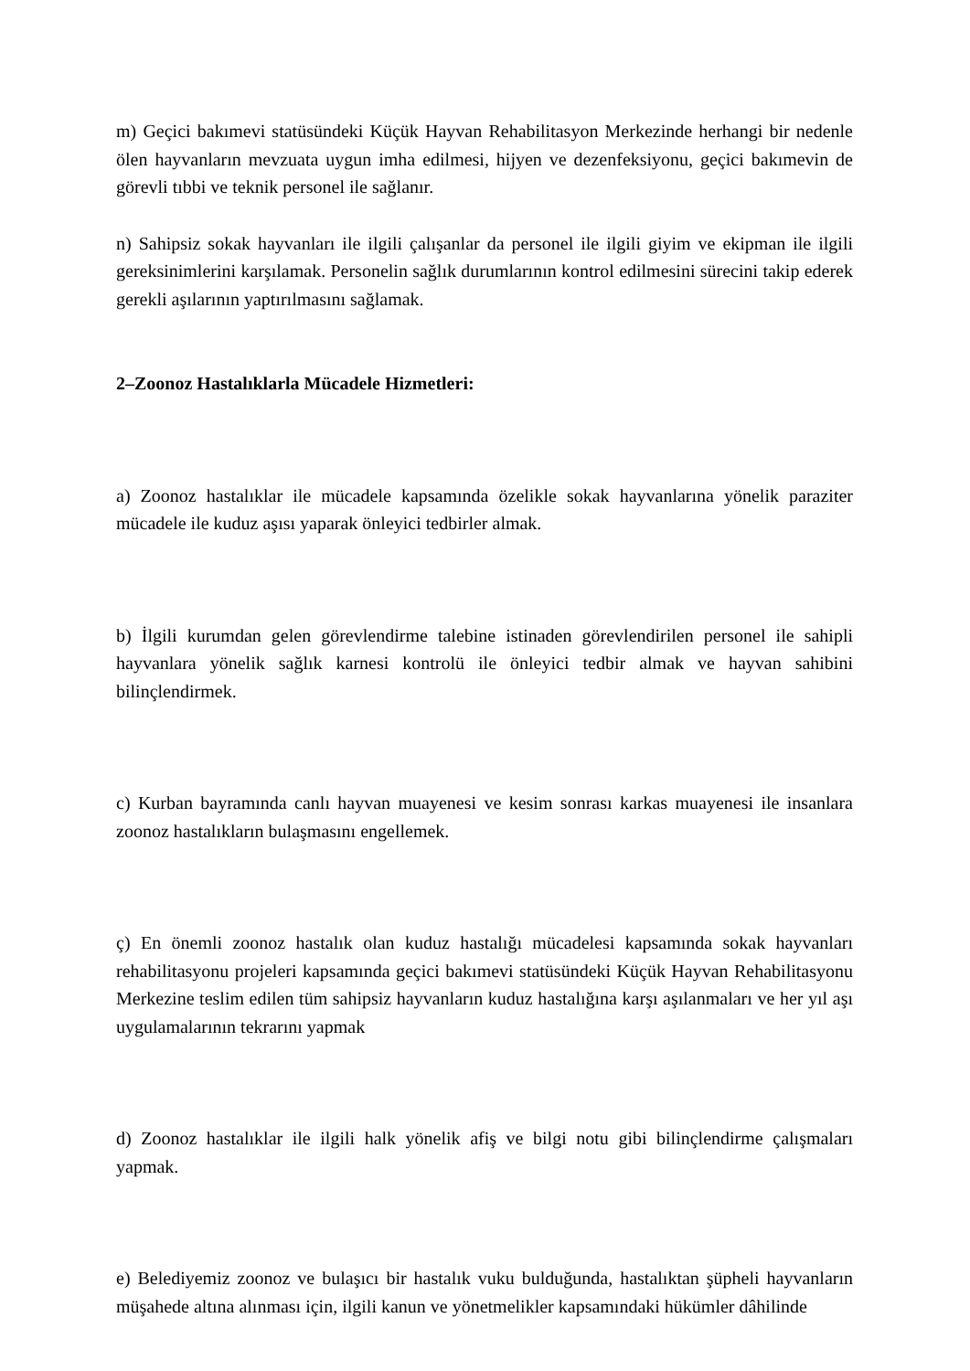m) Geçici bakımevi statüsündeki Küçük Hayvan Rehabilitasyon Merkezinde herhangi bir nedenle ölen hayvanların mevzuata uygun imha edilmesi, hijyen ve dezenfeksiyonu, geçici bakımevin de görevli tıbbi ve teknik personel ile sağlanır.
n) Sahipsiz sokak hayvanları ile ilgili çalışanlar da personel ile ilgili giyim ve ekipman ile ilgili gereksinimlerini karşılamak. Personelin sağlık durumlarının kontrol edilmesini sürecini takip ederek gerekli aşılarının yaptırılmasını sağlamak.
2–Zoonoz Hastalıklarla Mücadele Hizmetleri:
a) Zoonoz hastalıklar ile mücadele kapsamında özelikle sokak hayvanlarına yönelik paraziter mücadele ile kuduz aşısı yaparak önleyici tedbirler almak.
b) İlgili kurumdan gelen görevlendirme talebine istinaden görevlendirilen personel ile sahipli hayvanlara yönelik sağlık karnesi kontrolü ile önleyici tedbir almak ve hayvan sahibini bilinçlendirmek.
c) Kurban bayramında canlı hayvan muayenesi ve kesim sonrası karkas muayenesi ile insanlara zoonoz hastalıkların bulaşmasını engellemek.
ç) En önemli zoonoz hastalık olan kuduz hastalığı mücadelesi kapsamında sokak hayvanları rehabilitasyonu projeleri kapsamında geçici bakımevi statüsündeki Küçük Hayvan Rehabilitasyonu Merkezine teslim edilen tüm sahipsiz hayvanların kuduz hastalığına karşı aşılanmaları ve her yıl aşı uygulamalarının tekrarını yapmak
d) Zoonoz hastalıklar ile ilgili halk yönelik afiş ve bilgi notu gibi bilinçlendirme çalışmaları yapmak.
e) Belediyemiz zoonoz ve bulaşıcı bir hastalık vuku bulduğunda, hastalıktan şüpheli hayvanların müşahede altına alınması için, ilgili kanun ve yönetmelikler kapsamındaki hükümler dâhilinde